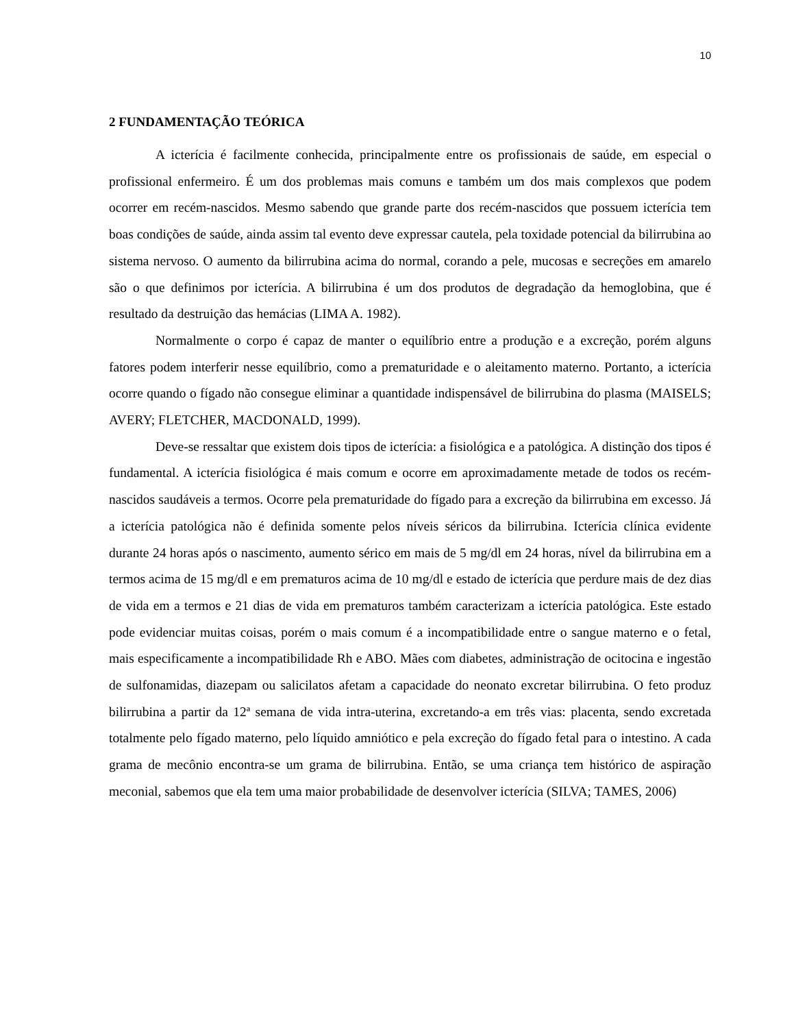10
2 FUNDAMENTAÇÃO TEÓRICA
A icterícia é facilmente conhecida, principalmente entre os profissionais de saúde, em especial o profissional enfermeiro. É um dos problemas mais comuns e também um dos mais complexos que podem ocorrer em recém-nascidos. Mesmo sabendo que grande parte dos recém-nascidos que possuem icterícia tem boas condições de saúde, ainda assim tal evento deve expressar cautela, pela toxidade potencial da bilirrubina ao sistema nervoso. O aumento da bilirrubina acima do normal, corando a pele, mucosas e secreções em amarelo são o que definimos por icterícia. A bilirrubina é um dos produtos de degradação da hemoglobina, que é resultado da destruição das hemácias (LIMA A. 1982).
Normalmente o corpo é capaz de manter o equilíbrio entre a produção e a excreção, porém alguns fatores podem interferir nesse equilíbrio, como a prematuridade e o aleitamento materno. Portanto, a icterícia ocorre quando o fígado não consegue eliminar a quantidade indispensável de bilirrubina do plasma (MAISELS; AVERY; FLETCHER, MACDONALD, 1999).
Deve-se ressaltar que existem dois tipos de icterícia: a fisiológica e a patológica. A distinção dos tipos é fundamental. A icterícia fisiológica é mais comum e ocorre em aproximadamente metade de todos os recém-nascidos saudáveis a termos. Ocorre pela prematuridade do fígado para a excreção da bilirrubina em excesso. Já a icterícia patológica não é definida somente pelos níveis séricos da bilirrubina. Icterícia clínica evidente durante 24 horas após o nascimento, aumento sérico em mais de 5 mg/dl em 24 horas, nível da bilirrubina em a termos acima de 15 mg/dl e em prematuros acima de 10 mg/dl e estado de icterícia que perdure mais de dez dias de vida em a termos e 21 dias de vida em prematuros também caracterizam a icterícia patológica. Este estado pode evidenciar muitas coisas, porém o mais comum é a incompatibilidade entre o sangue materno e o fetal, mais especificamente a incompatibilidade Rh e ABO. Mães com diabetes, administração de ocitocina e ingestão de sulfonamidas, diazepam ou salicilatos afetam a capacidade do neonato excretar bilirrubina. O feto produz bilirrubina a partir da 12ª semana de vida intra-uterina, excretando-a em três vias: placenta, sendo excretada totalmente pelo fígado materno, pelo líquido amniótico e pela excreção do fígado fetal para o intestino. A cada grama de mecônio encontra-se um grama de bilirrubina. Então, se uma criança tem histórico de aspiração meconial, sabemos que ela tem uma maior probabilidade de desenvolver icterícia (SILVA; TAMES, 2006)